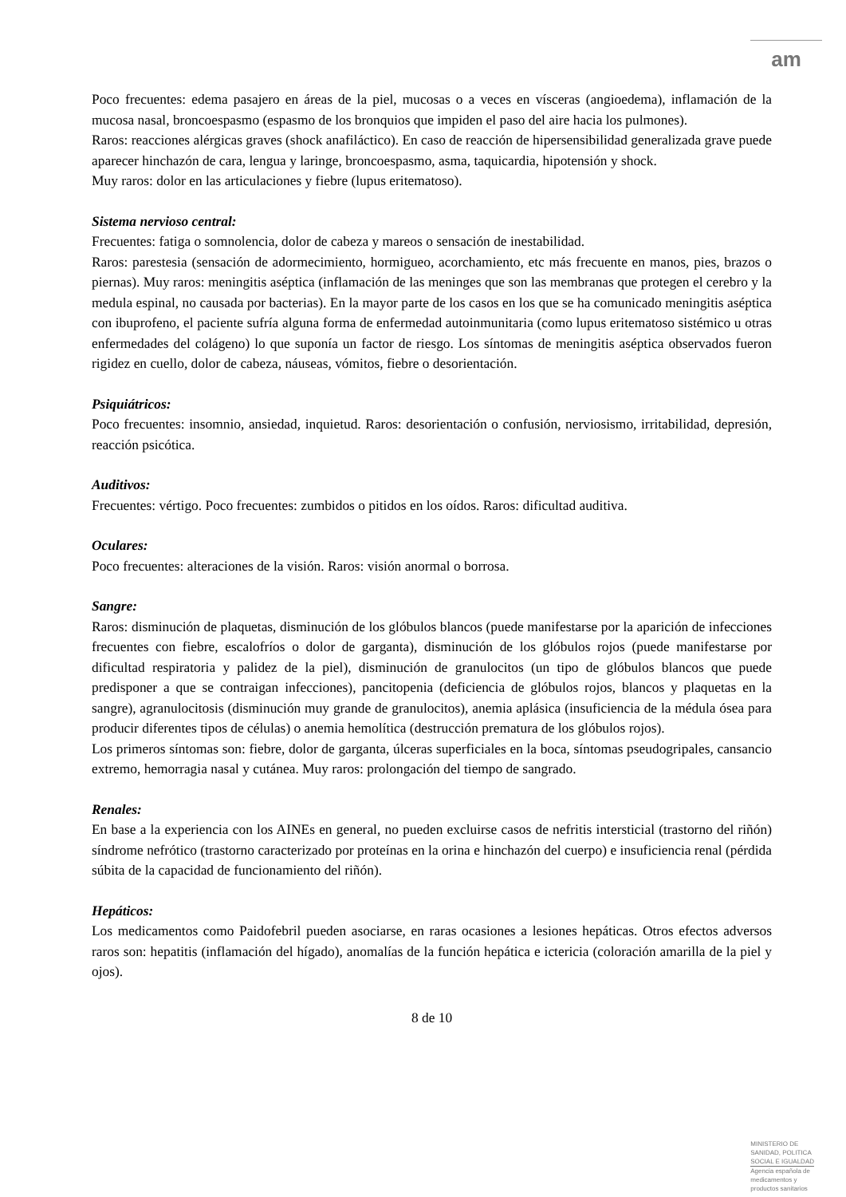am
Poco frecuentes: edema pasajero en áreas de la piel, mucosas o a veces en vísceras (angioedema), inflamación de la mucosa nasal, broncoespasmo (espasmo de los bronquios que impiden el paso del aire hacia los pulmones).
Raros: reacciones alérgicas graves (shock anafiláctico). En caso de reacción de hipersensibilidad generalizada grave puede aparecer hinchazón de cara, lengua y laringe, broncoespasmo, asma, taquicardia, hipotensión y shock.
Muy raros: dolor en las articulaciones y fiebre (lupus eritematoso).
Sistema nervioso central:
Frecuentes: fatiga o somnolencia, dolor de cabeza y mareos o sensación de inestabilidad.
Raros: parestesia (sensación de adormecimiento, hormigueo, acorchamiento, etc más frecuente en manos, pies, brazos o piernas). Muy raros: meningitis aséptica (inflamación de las meninges que son las membranas que protegen el cerebro y la medula espinal, no causada por bacterias). En la mayor parte de los casos en los que se ha comunicado meningitis aséptica con ibuprofeno, el paciente sufría alguna forma de enfermedad autoinmunitaria (como lupus eritematoso sistémico u otras enfermedades del colágeno) lo que suponía un factor de riesgo. Los síntomas de meningitis aséptica observados fueron rigidez en cuello, dolor de cabeza, náuseas, vómitos, fiebre o desorientación.
Psiquiátricos:
Poco frecuentes: insomnio, ansiedad, inquietud. Raros: desorientación o confusión, nerviosismo, irritabilidad, depresión, reacción psicótica.
Auditivos:
Frecuentes: vértigo. Poco frecuentes: zumbidos o pitidos en los oídos. Raros: dificultad auditiva.
Oculares:
Poco frecuentes: alteraciones de la visión. Raros: visión anormal o borrosa.
Sangre:
Raros: disminución de plaquetas, disminución de los glóbulos blancos (puede manifestarse por la aparición de infecciones frecuentes con fiebre, escalofríos o dolor de garganta), disminución de los glóbulos rojos (puede manifestarse por dificultad respiratoria y palidez de la piel), disminución de granulocitos (un tipo de glóbulos blancos que puede predisponer a que se contraigan infecciones), pancitopenia (deficiencia de glóbulos rojos, blancos y plaquetas en la sangre), agranulocitosis (disminución muy grande de granulocitos), anemia aplásica (insuficiencia de la médula ósea para producir diferentes tipos de células) o anemia hemolítica (destrucción prematura de los glóbulos rojos).
Los primeros síntomas son: fiebre, dolor de garganta, úlceras superficiales en la boca, síntomas pseudogripales, cansancio extremo, hemorragia nasal y cutánea. Muy raros: prolongación del tiempo de sangrado.
Renales:
En base a la experiencia con los AINEs en general, no pueden excluirse casos de nefritis intersticial (trastorno del riñón) síndrome nefrótico (trastorno caracterizado por proteínas en la orina e hinchazón del cuerpo) e insuficiencia renal (pérdida súbita de la capacidad de funcionamiento del riñón).
Hepáticos:
Los medicamentos como Paidofebril pueden asociarse, en raras ocasiones a lesiones hepáticas. Otros efectos adversos raros son: hepatitis (inflamación del hígado), anomalías de la función hepática e ictericia (coloración amarilla de la piel y ojos).
8 de 10
MINISTERIO DE
SANIDAD, POLITICA
SOCIAL E IGUALDAD
Agencia española de
medicamentos y
productos sanitarios